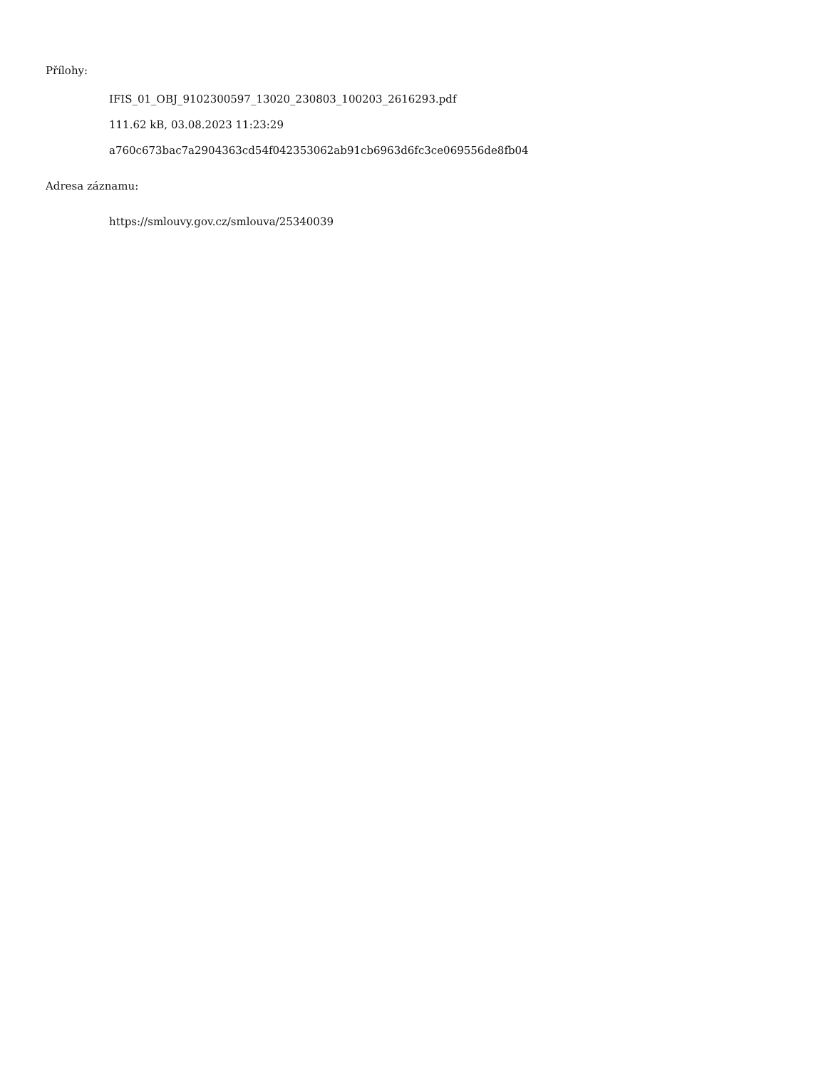Přílohy:
IFIS_01_OBJ_9102300597_13020_230803_100203_2616293.pdf
111.62 kB, 03.08.2023 11:23:29
a760c673bac7a2904363cd54f042353062ab91cb6963d6fc3ce069556de8fb04
Adresa záznamu:
https://smlouvy.gov.cz/smlouva/25340039